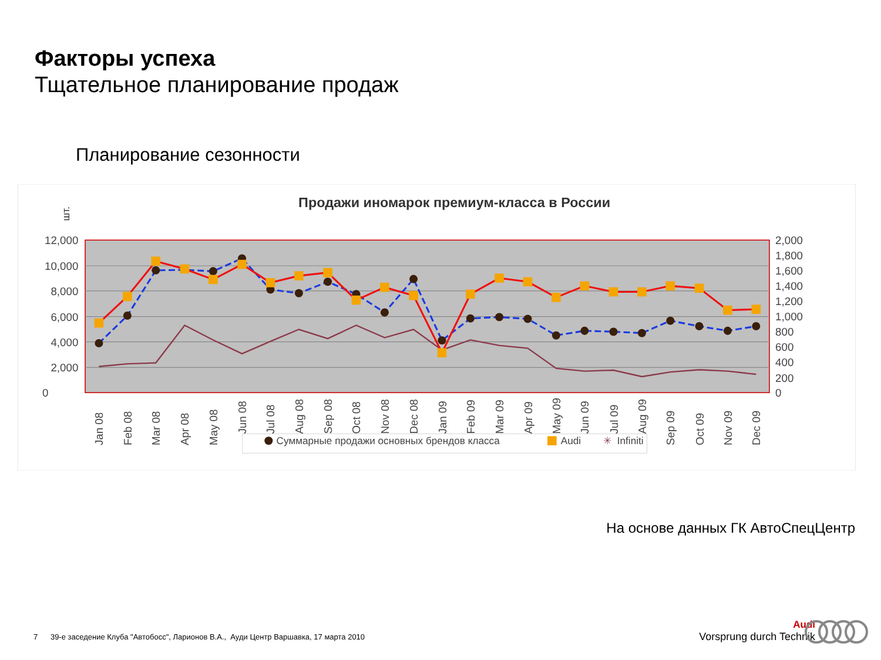Факторы успеха
Тщательное планирование продаж
Планирование сезонности
Продажи иномарок премиум-класса в России
шт.
12,000
10,000
8,000
6,000
4,000
2,000
0
2,000
1,800
1,600
1,400
1,200
1,000
800
600
400
200
0
Jan 08
Feb 08
Mar 08
Apr 08
May 08
Jun 08
Jul 08
Aug 08
Sep 08
Oct 08
Nov 08
Dec 08
Jan 09
Feb 09
Mar 09
Apr 09
May 09
Jun 09
Jul 09
Aug 09
Sep 09
Oct 09
Nov 09
Dec 09
Суммарные продажи основных брендов класса
Audi
✳
Infiniti
На основе данных ГК АвтоСпецЦентр
7 39-е заседение Клуба "Автобосс", Ларионов В.А., Ауди Центр Варшавка, 17 марта 2010
Audi
Vorsprung durch Technik